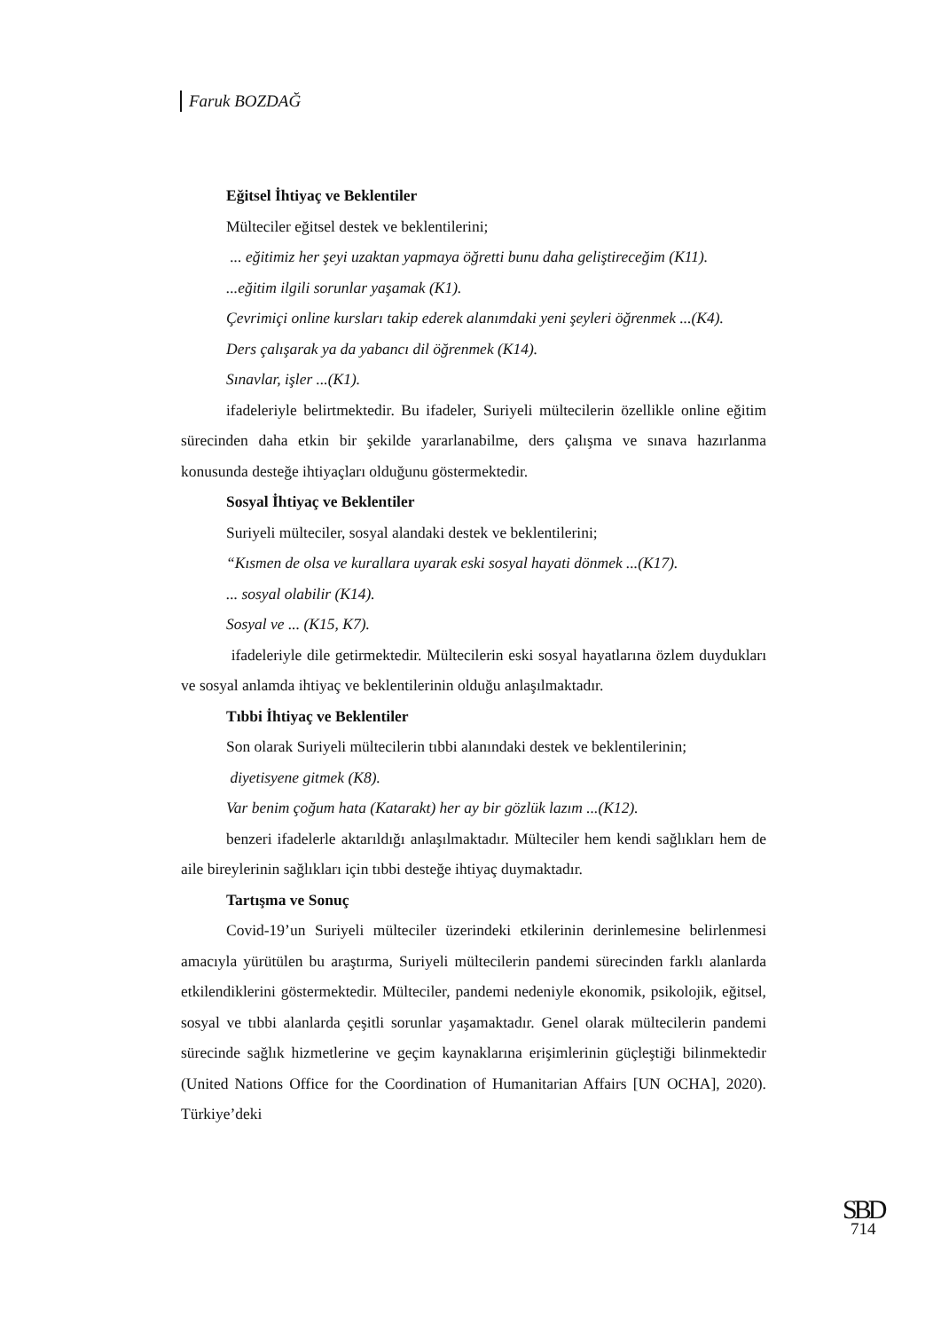Faruk BOZDAĞ
Eğitsel İhtiyaç ve Beklentiler
Mülteciler eğitsel destek ve beklentilerini;
... eğitimiz her şeyi uzaktan yapmaya öğretti bunu daha geliştireceğim (K11).
...eğitim ilgili sorunlar yaşamak (K1).
Çevrimiçi online kursları takip ederek alanımdaki yeni şeyleri öğrenmek ...(K4).
Ders çalışarak ya da yabancı dil öğrenmek (K14).
Sınavlar, işler ...(K1).
ifadeleriyle belirtmektedir. Bu ifadeler, Suriyeli mültecilerin özellikle online eğitim sürecinden daha etkin bir şekilde yararlanabilme, ders çalışma ve sınava hazırlanma konusunda desteğe ihtiyaçları olduğunu göstermektedir.
Sosyal İhtiyaç ve Beklentiler
Suriyeli mülteciler, sosyal alandaki destek ve beklentilerini;
“Kısmen de olsa ve kurallara uyarak eski sosyal hayati dönmek ...(K17).
... sosyal olabilir (K14).
Sosyal ve ... (K15, K7).
ifadeleriyle dile getirmektedir. Mültecilerin eski sosyal hayatlarına özlem duydukları ve sosyal anlamda ihtiyaç ve beklentilerinin olduğu anlaşılmaktadır.
Tıbbi İhtiyaç ve Beklentiler
Son olarak Suriyeli mültecilerin tıbbi alanındaki destek ve beklentilerinin;
diyetisyene gitmek (K8).
Var benim çoğum hata (Katarakt) her ay bir gözlük lazım ...(K12).
benzeri ifadelerle aktarıldığı anlaşılmaktadır. Mülteciler hem kendi sağlıkları hem de aile bireylerinin sağlıkları için tıbbi desteğe ihtiyaç duymaktadır.
Tartışma ve Sonuç
Covid-19’un Suriyeli mülteciler üzerindeki etkilerinin derinlemesine belirlenmesi amacıyla yürütülen bu araştırma, Suriyeli mültecilerin pandemi sürecinden farklı alanlarda etkilendiklerini göstermektedir. Mülteciler, pandemi nedeniyle ekonomik, psikolojik, eğitsel, sosyal ve tıbbi alanlarda çeşitli sorunlar yaşamaktadır. Genel olarak mültecilerin pandemi sürecinde sağlık hizmetlerine ve geçim kaynaklarına erişimlerinin güçleştiği bilinmektedir (United Nations Office for the Coordination of Humanitarian Affairs [UN OCHA], 2020). Türkiye’deki
SBD
714